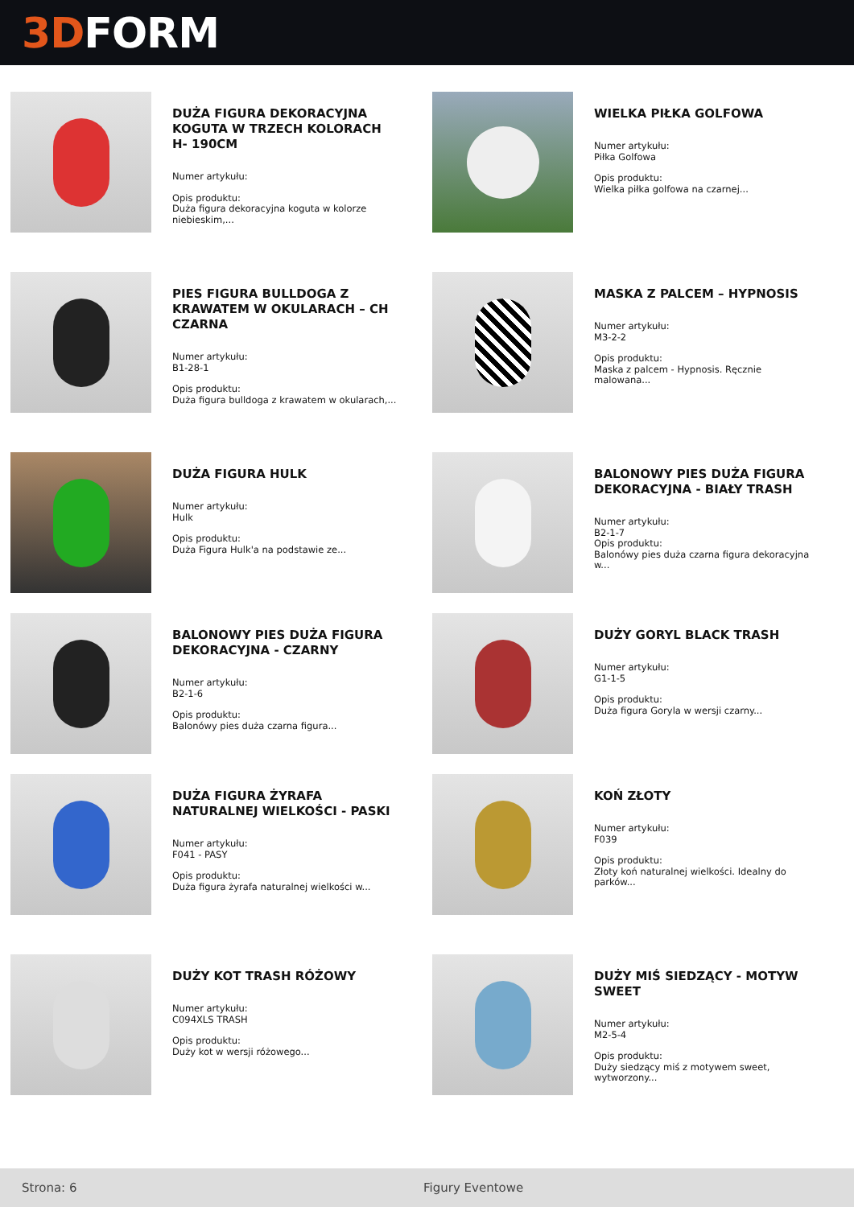3D FORM
DUŻA FIGURA DEKORACYJNA KOGUTA W TRZECH KOLORACH H- 190CM
Numer artykułu:
Opis produktu:
Duża figura dekoracyjna koguta w kolorze niebieskim,...
WIELKA PIŁKA GOLFOWA
Numer artykułu:
Piłka Golfowa
Opis produktu:
Wielka piłka golfowa na czarnej...
PIES FIGURA BULLDOGA Z KRAWATEM W OKULARACH – CH CZARNA
Numer artykułu:
B1-28-1
Opis produktu:
Duża figura bulldoga z krawatem w okularach,...
MASKA Z PALCEM – HYPNOSIS
Numer artykułu:
M3-2-2
Opis produktu:
Maska z palcem - Hypnosis. Ręcznie malowana...
DUŻA FIGURA HULK
Numer artykułu:
Hulk
Opis produktu:
Duża Figura Hulk'a na podstawie ze...
BALONOWY PIES DUŻA FIGURA DEKORACYJNA - BIAŁY TRASH
Numer artykułu:
B2-1-7
Opis produktu:
Balonówy pies duża czarna figura dekoracyjna w...
BALONOWY PIES DUŻA FIGURA DEKORACYJNA - CZARNY
Numer artykułu:
B2-1-6
Opis produktu:
Balonówy pies duża czarna figura...
DUŻY GORYL BLACK TRASH
Numer artykułu:
G1-1-5
Opis produktu:
Duża figura Goryla w wersji czarny...
DUŻA FIGURA ŻYRAFA NATURALNEJ WIELKOŚCI - PASKI
Numer artykułu:
F041 - PASY
Opis produktu:
Duża figura żyrafa naturalnej wielkości w...
KOŃ ZŁOTY
Numer artykułu:
F039
Opis produktu:
Złoty koń naturalnej wielkości. Idealny do parków...
DUŻY KOT TRASH RÓŻOWY
Numer artykułu:
C094XLS TRASH
Opis produktu:
Duży kot w wersji różowego...
DUŻY MIŚ SIEDZĄCY - MOTYW SWEET
Numer artykułu:
M2-5-4
Opis produktu:
Duży siedzący miś z motywem sweet, wytworzony...
Strona: 6 Figury Eventowe